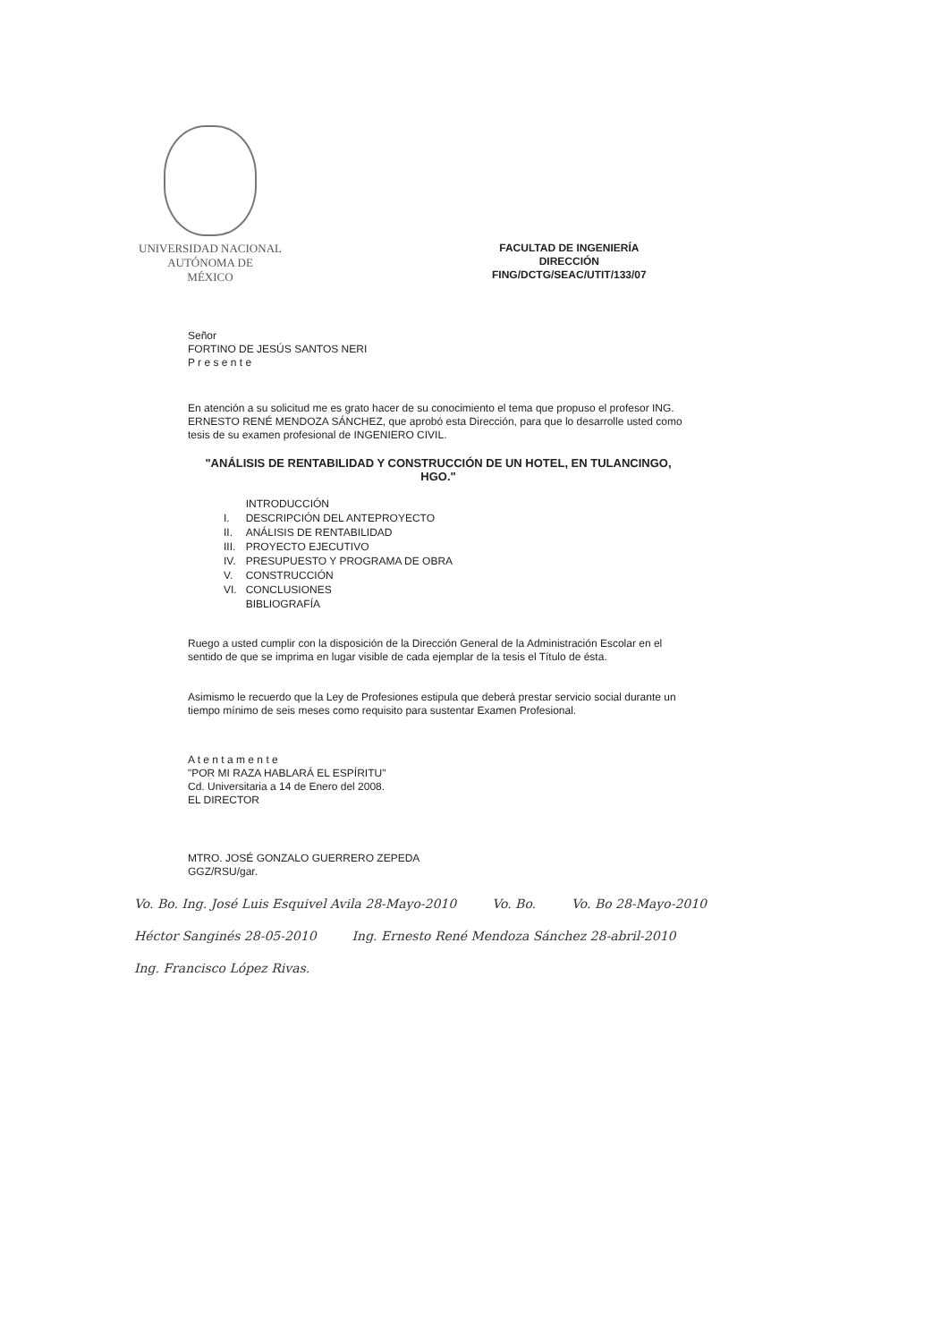UNIVERSIDAD NACIONAL
AUTÓNOMA DE
MÉXICO
FACULTAD DE INGENIERÍA
DIRECCIÓN
FING/DCTG/SEAC/UTIT/133/07
Señor
FORTINO DE JESÚS SANTOS NERI
P r e s e n t e
En atención a su solicitud me es grato hacer de su conocimiento el tema que propuso el profesor ING. ERNESTO RENÉ MENDOZA SÁNCHEZ, que aprobó esta Dirección, para que lo desarrolle usted como tesis de su examen profesional de INGENIERO CIVIL.
"ANÁLISIS DE RENTABILIDAD Y CONSTRUCCIÓN DE UN HOTEL, EN TULANCINGO, HGO."
| | INTRODUCCIÓN |
| I. | DESCRIPCIÓN DEL ANTEPROYECTO |
| II. | ANÁLISIS DE RENTABILIDAD |
| III. | PROYECTO EJECUTIVO |
| IV. | PRESUPUESTO Y PROGRAMA DE OBRA |
| V. | CONSTRUCCIÓN |
| VI. | CONCLUSIONES |
| | BIBLIOGRAFÍA |
Ruego a usted cumplir con la disposición de la Dirección General de la Administración Escolar en el sentido de que se imprima en lugar visible de cada ejemplar de la tesis el Título de ésta.
Asimismo le recuerdo que la Ley de Profesiones estipula que deberá prestar servicio social durante un tiempo mínimo de seis meses como requisito para sustentar Examen Profesional.
A t e n t a m e n t e
"POR MI RAZA HABLARÁ EL ESPÍRITU"
Cd. Universitaria a 14 de Enero del 2008.
EL DIRECTOR
MTRO. JOSÉ GONZALO GUERRERO ZEPEDA
GGZ/RSU/gar.
Vo. Bo. Ing. José Luis Esquivel Avila 28-Mayo-2010 Vo. Bo. Vo. Bo 28-Mayo-2010 Héctor Sanginés 28-05-2010 Ing. Ernesto René Mendoza Sánchez 28-abril-2010 Ing. Francisco López Rivas.